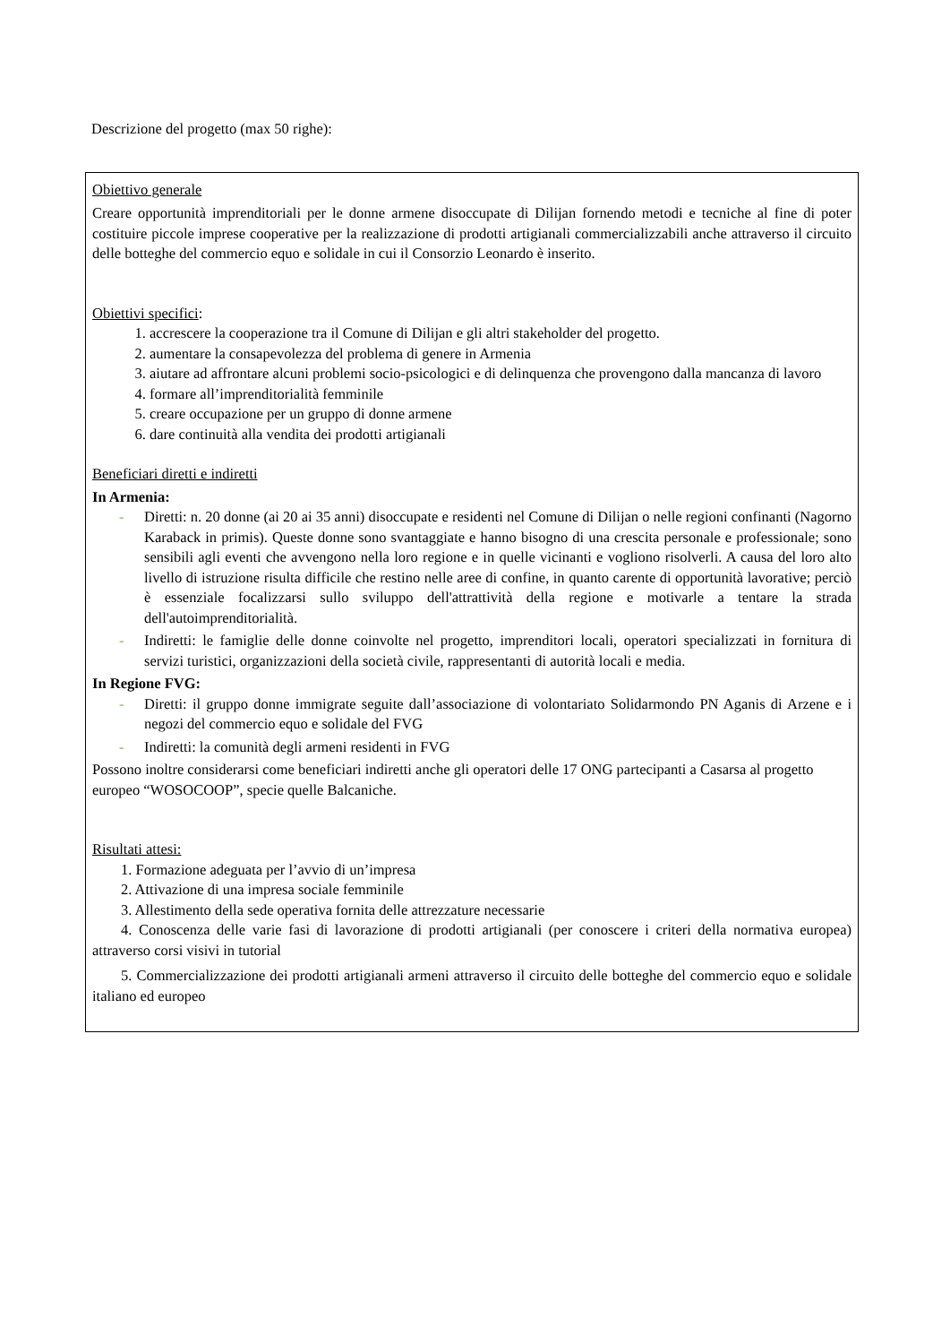Descrizione del progetto (max 50 righe):
Obiettivo generale
Creare opportunità imprenditoriali per le donne armene disoccupate di Dilijan fornendo metodi e tecniche al fine di poter costituire piccole imprese cooperative per la realizzazione di prodotti artigianali commercializzabili anche attraverso il circuito delle botteghe del commercio equo e solidale in cui il Consorzio Leonardo è inserito.
Obiettivi specifici:
1. accrescere la cooperazione tra il Comune di Dilijan e gli altri stakeholder del progetto.
2. aumentare la consapevolezza del problema di genere in Armenia
3. aiutare ad affrontare alcuni problemi socio-psicologici e di delinquenza che provengono dalla mancanza di lavoro
4. formare all’imprenditorialità femminile
5. creare occupazione per un gruppo di donne armene
6. dare continuità alla vendita dei prodotti artigianali
Beneficiari diretti e indiretti
In Armenia:
- Diretti: n. 20 donne (ai 20 ai 35 anni) disoccupate e residenti nel Comune di Dilijan o nelle regioni confinanti (Nagorno Karaback in primis). Queste donne sono svantaggiate e hanno bisogno di una crescita personale e professionale; sono sensibili agli eventi che avvengono nella loro regione e in quelle vicinanti e vogliono risolverli. A causa del loro alto livello di istruzione risulta difficile che restino nelle aree di confine, in quanto carente di opportunità lavorative; perciò è essenziale focalizzarsi sullo sviluppo dell'attrattività della regione e motivarle a tentare la strada dell'autoimprenditorialità.
- Indiretti: le famiglie delle donne coinvolte nel progetto, imprenditori locali, operatori specializzati in fornitura di servizi turistici, organizzazioni della società civile, rappresentanti di autorità locali e media.
In Regione FVG:
- Diretti: il gruppo donne immigrate seguite dall’associazione di volontariato Solidarmondo PN Aganis di Arzene e i negozi del commercio equo e solidale del FVG
- Indiretti: la comunità degli armeni residenti in FVG
Possono inoltre considerarsi come beneficiari indiretti anche gli operatori delle 17 ONG partecipanti a Casarsa al progetto europeo “WOSOCOOP”, specie quelle Balcaniche.
Risultati attesi:
1. Formazione adeguata per l’avvio di un’impresa
2. Attivazione di una impresa sociale femminile
3. Allestimento della sede operativa fornita delle attrezzature necessarie
4. Conoscenza delle varie fasi di lavorazione di prodotti artigianali (per conoscere i criteri della normativa europea) attraverso corsi visivi in tutorial
5. Commercializzazione dei prodotti artigianali armeni attraverso il circuito delle botteghe del commercio equo e solidale italiano ed europeo